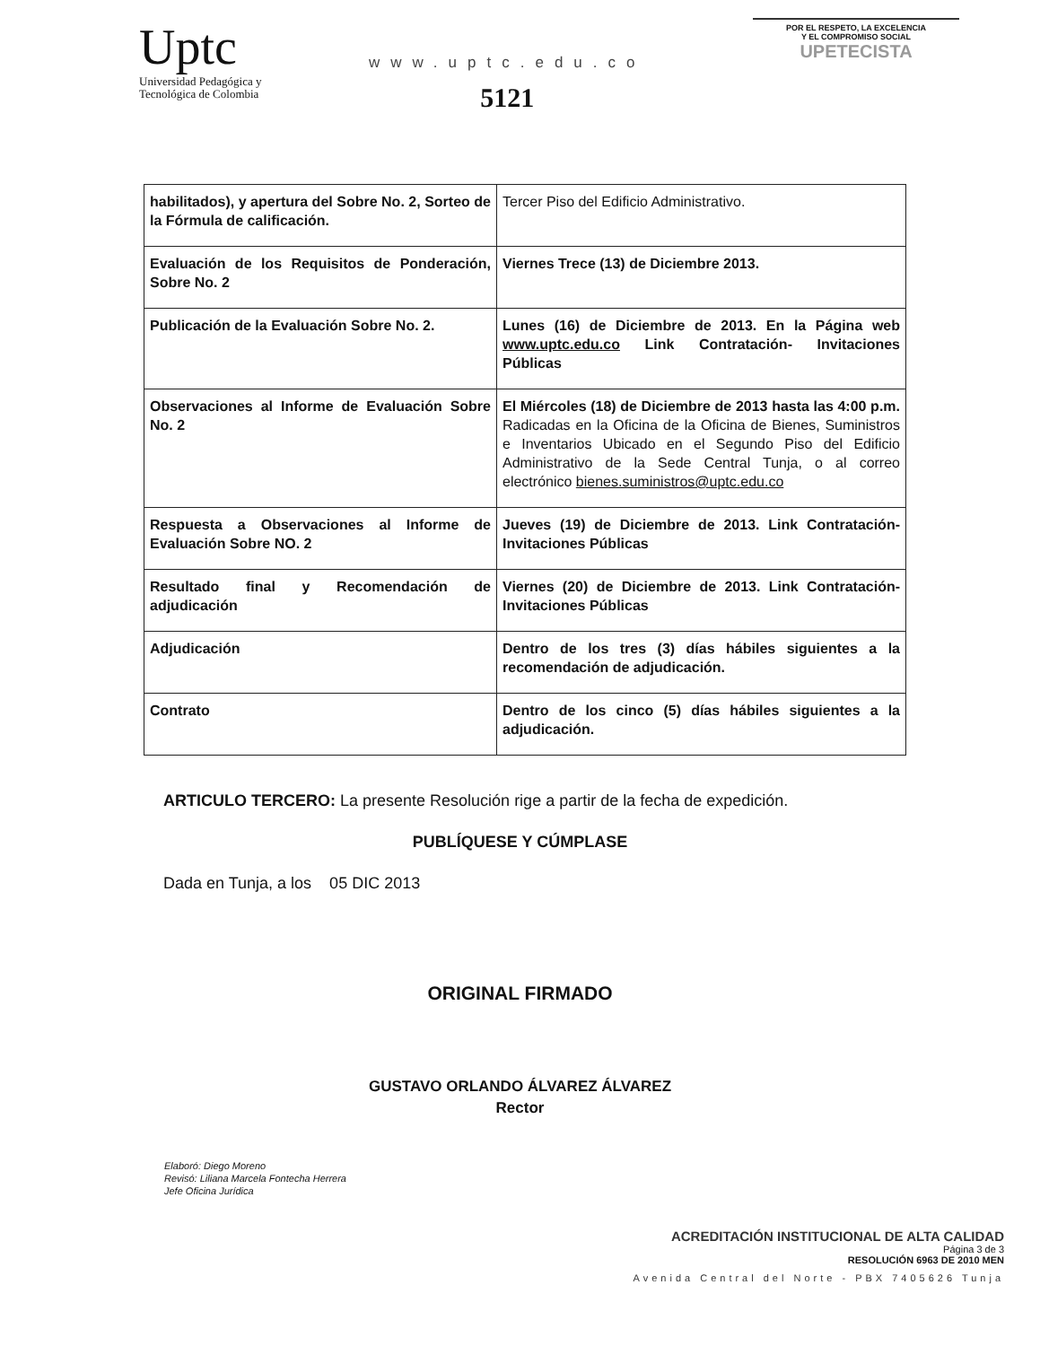Uptc
Universidad Pedagógica y
Tecnológica de Colombia
www.uptc.edu.co
5121
POR EL RESPETO, LA EXCELENCIA
Y EL COMPROMISO SOCIAL
UPETECISTA
| habilitados), y apertura del Sobre No. 2, Sorteo de la Fórmula de calificación. | Tercer Piso del Edificio Administrativo. |
| Evaluación de los Requisitos de Ponderación, Sobre No. 2 | Viernes Trece (13) de Diciembre 2013. |
| Publicación de la Evaluación Sobre No. 2. | Lunes (16) de Diciembre de 2013. En la Página web www.uptc.edu.co Link Contratación- Invitaciones Públicas |
| Observaciones al Informe de Evaluación Sobre No. 2 | El Miércoles (18) de Diciembre de 2013 hasta las 4:00 p.m. Radicadas en la Oficina de la Oficina de Bienes, Suministros e Inventarios Ubicado en el Segundo Piso del Edificio Administrativo de la Sede Central Tunja, o al correo electrónico bienes.suministros@uptc.edu.co |
| Respuesta a Observaciones al Informe de Evaluación Sobre NO. 2 | Jueves (19) de Diciembre de 2013. Link Contratación- Invitaciones Públicas |
| Resultado final y Recomendación de adjudicación | Viernes (20) de Diciembre de 2013. Link Contratación- Invitaciones Públicas |
| Adjudicación | Dentro de los tres (3) días hábiles siguientes a la recomendación de adjudicación. |
| Contrato | Dentro de los cinco (5) días hábiles siguientes a la adjudicación. |
ARTICULO TERCERO: La presente Resolución rige a partir de la fecha de expedición.
PUBLÍQUESE Y CÚMPLASE
Dada en Tunja, a los 05 DIC 2013
ORIGINAL FIRMADO
GUSTAVO ORLANDO ÁLVAREZ ÁLVAREZ
Rector
Elaboró: Diego Moreno
Revisó: Liliana Marcela Fontecha Herrera
Jefe Oficina Jurídica
ACREDITACIÓN INSTITUCIONAL DE ALTA CALIDAD
Página 3 de 3
RESOLUCIÓN 6963 DE 2010 MEN
Avenida Central del Norte - PBX 7405626 Tunja